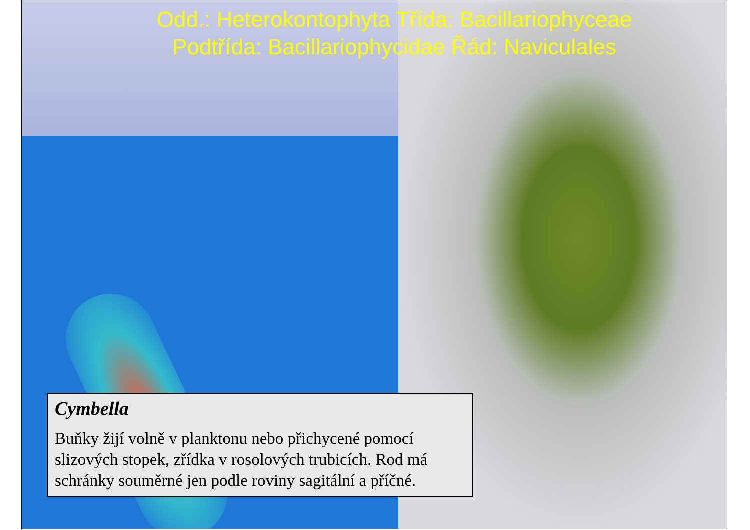Odd.: Heterokontophyta Třída: Bacillariophyceae
Podtřída: Bacillariophycidae Řád: Naviculales
Cymbella
Buňky žijí volně v planktonu nebo přichycené pomocí slizových stopek, zřídka v rosolových trubicích. Rod má schránky souměrné jen podle roviny sagitální a příčné.